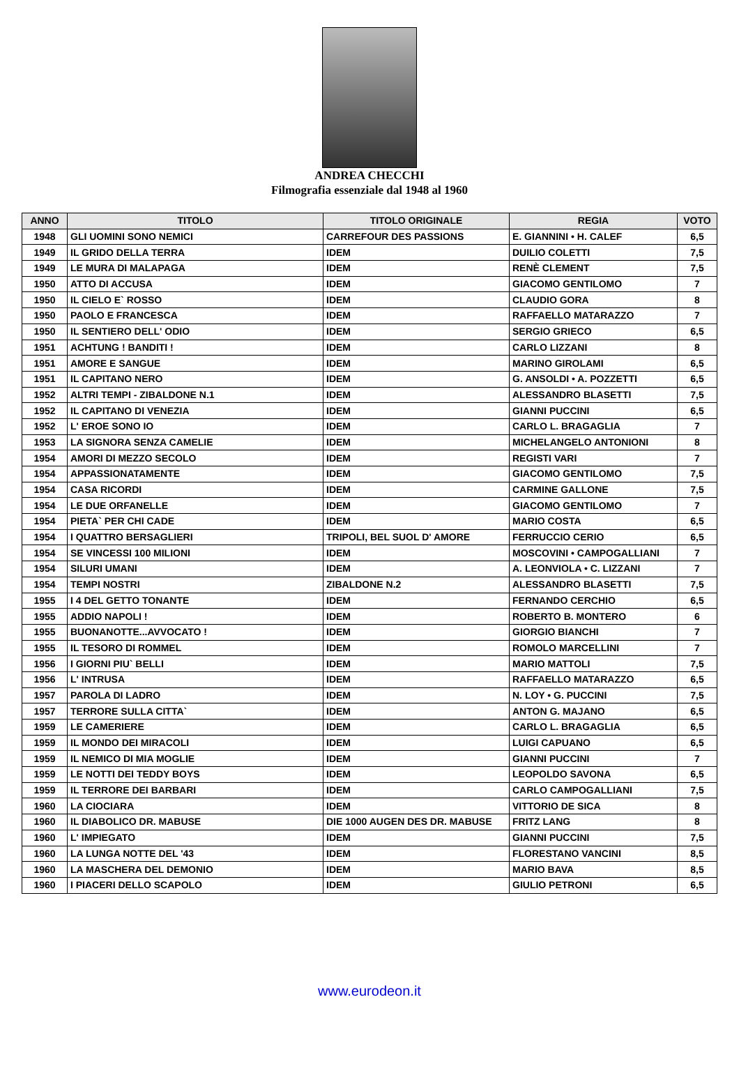ANDREA CHECCHI
Filmografia essenziale dal 1948 al 1960
| ANNO | TITOLO | TITOLO ORIGINALE | REGIA | VOTO |
| --- | --- | --- | --- | --- |
| 1948 | GLI UOMINI SONO NEMICI | CARREFOUR DES PASSIONS | E. GIANNINI • H. CALEF | 6,5 |
| 1949 | IL GRIDO DELLA TERRA | IDEM | DUILIO COLETTI | 7,5 |
| 1949 | LE MURA DI MALAPAGA | IDEM | RENÈ CLEMENT | 7,5 |
| 1950 | ATTO DI ACCUSA | IDEM | GIACOMO GENTILOMO | 7 |
| 1950 | IL CIELO E` ROSSO | IDEM | CLAUDIO GORA | 8 |
| 1950 | PAOLO E FRANCESCA | IDEM | RAFFAELLO MATARAZZO | 7 |
| 1950 | IL SENTIERO DELL' ODIO | IDEM | SERGIO GRIECO | 6,5 |
| 1951 | ACHTUNG ! BANDITI ! | IDEM | CARLO LIZZANI | 8 |
| 1951 | AMORE E SANGUE | IDEM | MARINO GIROLAMI | 6,5 |
| 1951 | IL CAPITANO NERO | IDEM | G. ANSOLDI • A. POZZETTI | 6,5 |
| 1952 | ALTRI TEMPI - ZIBALDONE N.1 | IDEM | ALESSANDRO BLASETTI | 7,5 |
| 1952 | IL CAPITANO DI VENEZIA | IDEM | GIANNI PUCCINI | 6,5 |
| 1952 | L' EROE SONO IO | IDEM | CARLO L. BRAGAGLIA | 7 |
| 1953 | LA SIGNORA SENZA CAMELIE | IDEM | MICHELANGELO ANTONIONI | 8 |
| 1954 | AMORI DI MEZZO SECOLO | IDEM | REGISTI VARI | 7 |
| 1954 | APPASSIONATAMENTE | IDEM | GIACOMO GENTILOMO | 7,5 |
| 1954 | CASA RICORDI | IDEM | CARMINE GALLONE | 7,5 |
| 1954 | LE DUE ORFANELLE | IDEM | GIACOMO GENTILOMO | 7 |
| 1954 | PIETA` PER CHI CADE | IDEM | MARIO COSTA | 6,5 |
| 1954 | I QUATTRO BERSAGLIERI | TRIPOLI, BEL SUOL D' AMORE | FERRUCCIO CERIO | 6,5 |
| 1954 | SE VINCESSI 100 MILIONI | IDEM | MOSCOVINI • CAMPOGALLIANI | 7 |
| 1954 | SILURI UMANI | IDEM | A. LEONVIOLA • C. LIZZANI | 7 |
| 1954 | TEMPI NOSTRI | ZIBALDONE N.2 | ALESSANDRO BLASETTI | 7,5 |
| 1955 | I 4 DEL GETTO TONANTE | IDEM | FERNANDO CERCHIO | 6,5 |
| 1955 | ADDIO NAPOLI ! | IDEM | ROBERTO B. MONTERO | 6 |
| 1955 | BUONANOTTE...AVVOCATO ! | IDEM | GIORGIO BIANCHI | 7 |
| 1955 | IL TESORO DI ROMMEL | IDEM | ROMOLO MARCELLINI | 7 |
| 1956 | I GIORNI PIU` BELLI | IDEM | MARIO MATTOLI | 7,5 |
| 1956 | L' INTRUSA | IDEM | RAFFAELLO MATARAZZO | 6,5 |
| 1957 | PAROLA DI LADRO | IDEM | N. LOY • G. PUCCINI | 7,5 |
| 1957 | TERRORE SULLA CITTA` | IDEM | ANTON G. MAJANO | 6,5 |
| 1959 | LE CAMERIERE | IDEM | CARLO L. BRAGAGLIA | 6,5 |
| 1959 | IL MONDO DEI MIRACOLI | IDEM | LUIGI CAPUANO | 6,5 |
| 1959 | IL NEMICO DI MIA MOGLIE | IDEM | GIANNI PUCCINI | 7 |
| 1959 | LE NOTTI DEI TEDDY BOYS | IDEM | LEOPOLDO SAVONA | 6,5 |
| 1959 | IL TERRORE DEI BARBARI | IDEM | CARLO CAMPOGALLIANI | 7,5 |
| 1960 | LA CIOCIARA | IDEM | VITTORIO DE SICA | 8 |
| 1960 | IL DIABOLICO DR. MABUSE | DIE 1000 AUGEN DES DR. MABUSE | FRITZ LANG | 8 |
| 1960 | L' IMPIEGATO | IDEM | GIANNI PUCCINI | 7,5 |
| 1960 | LA LUNGA NOTTE DEL '43 | IDEM | FLORESTANO VANCINI | 8,5 |
| 1960 | LA MASCHERA DEL DEMONIO | IDEM | MARIO BAVA | 8,5 |
| 1960 | I PIACERI DELLO SCAPOLO | IDEM | GIULIO PETRONI | 6,5 |
www.eurodeon.it